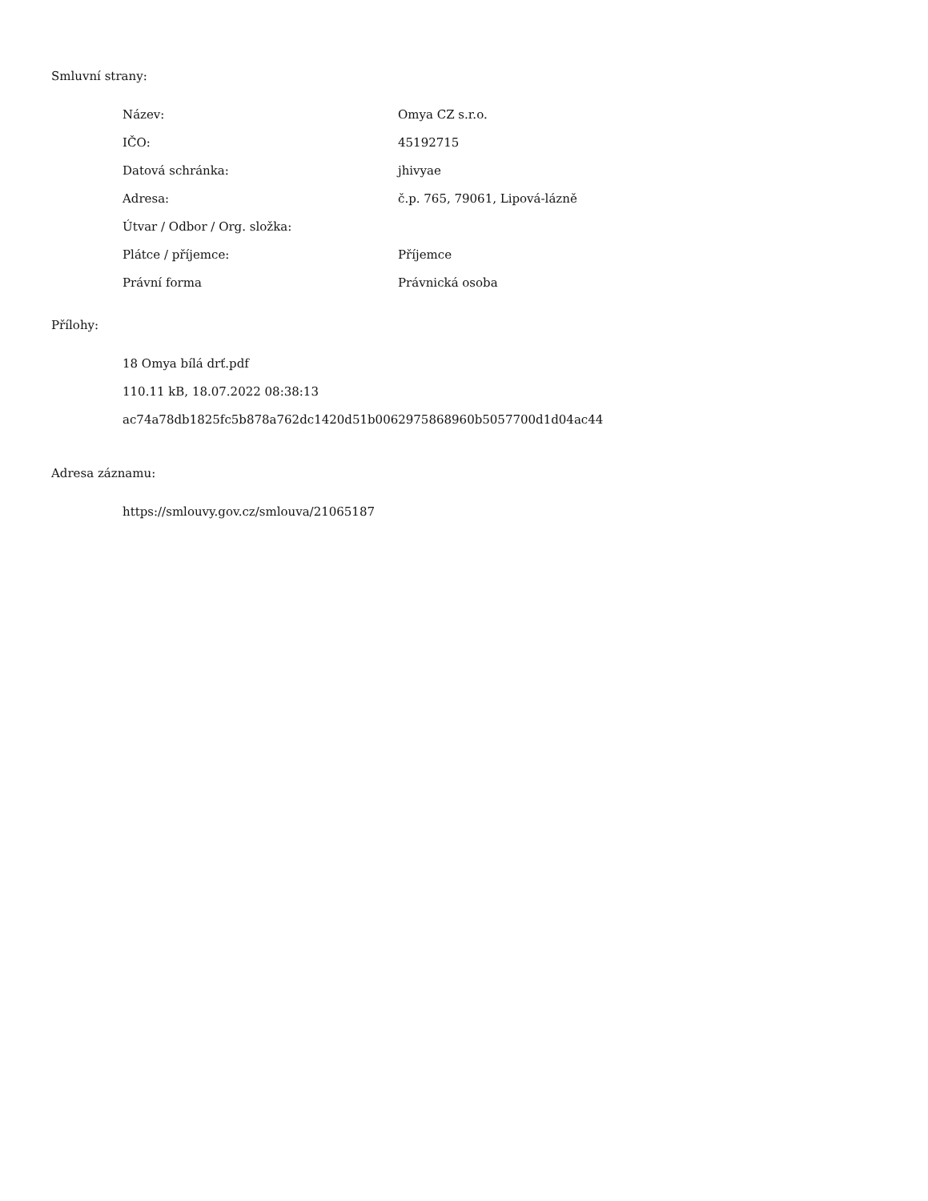Smluvní strany:
| Název: | Omya CZ s.r.o. |
| IČO: | 45192715 |
| Datová schránka: | jhivyae |
| Adresa: | č.p. 765, 79061, Lipová-lázně |
| Útvar / Odbor / Org. složka: | |
| Plátce / příjemce: | Příjemce |
| Právní forma | Právnická osoba |
Přílohy:
18 Omya bílá drť.pdf
110.11 kB, 18.07.2022 08:38:13
ac74a78db1825fc5b878a762dc1420d51b0062975868960b5057700d1d04ac44
Adresa záznamu:
https://smlouvy.gov.cz/smlouva/21065187